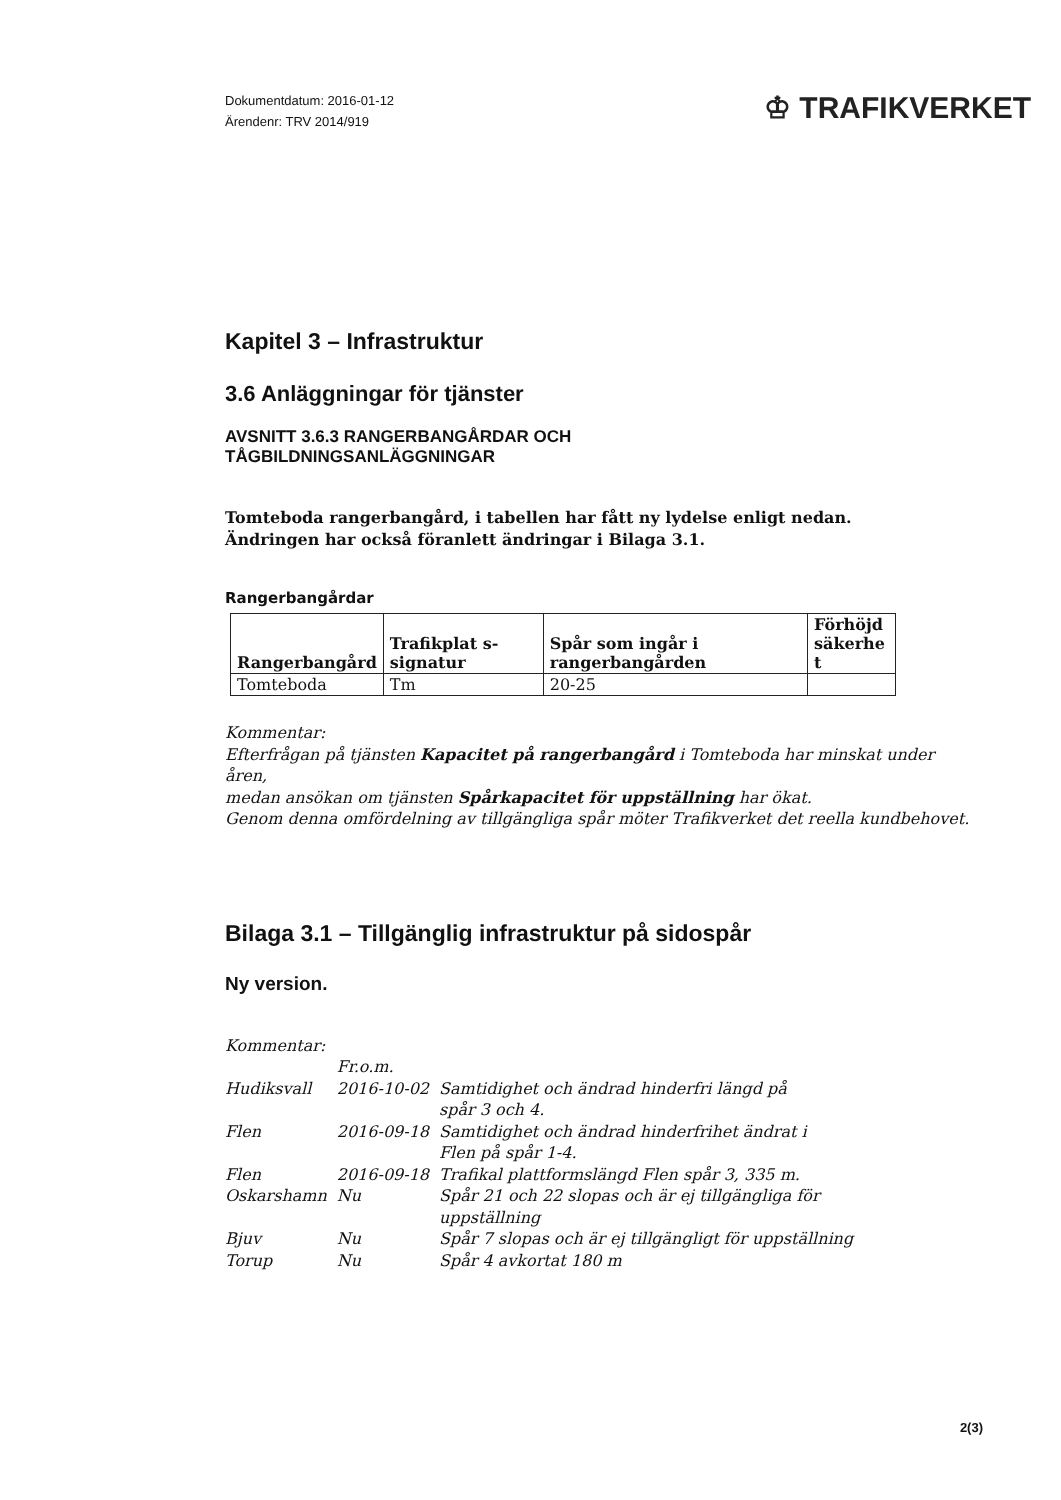Dokumentdatum: 2016-01-12
Ärendenr: TRV 2014/919
♔ TRAFIKVERKET
Kapitel 3 – Infrastruktur
3.6 Anläggningar för tjänster
AVSNITT 3.6.3 RANGERBANGÅRDAR OCH
TÅGBILDNINGSANLÄGGNINGAR
Tomteboda rangerbangård, i tabellen har fått ny lydelse enligt nedan.
Ändringen har också föranlett ändringar i Bilaga 3.1.
Rangerbangårdar
| Rangerbangård | Trafikplat s-signatur | Spår som ingår i rangerbangården | Förhöjd säkerhe t |
| --- | --- | --- | --- |
| Tomteboda | Tm | 20-25 | |
Kommentar:
Efterfrågan på tjänsten Kapacitet på rangerbangård i Tomteboda har minskat under åren,
medan ansökan om tjänsten Spårkapacitet för uppställning har ökat.
Genom denna omfördelning av tillgängliga spår möter Trafikverket det reella kundbehovet.
Bilaga 3.1 – Tillgänglig infrastruktur på sidospår
Ny version.
| Kommentar: | | |
| | Fr.o.m. | |
| Hudiksvall | 2016-10-02 | Samtidighet och ändrad hinderfri längd på spår 3 och 4. |
| Flen | 2016-09-18 | Samtidighet och ändrad hinderfrihet ändrat i Flen på spår 1-4. |
| Flen | 2016-09-18 | Trafikal plattformslängd Flen spår 3, 335 m. |
| Oskarshamn | Nu | Spår 21 och 22 slopas och är ej tillgängliga för uppställning |
| Bjuv | Nu | Spår 7 slopas och är ej tillgängligt för uppställning |
| Torup | Nu | Spår 4 avkortat 180 m |
2(3)